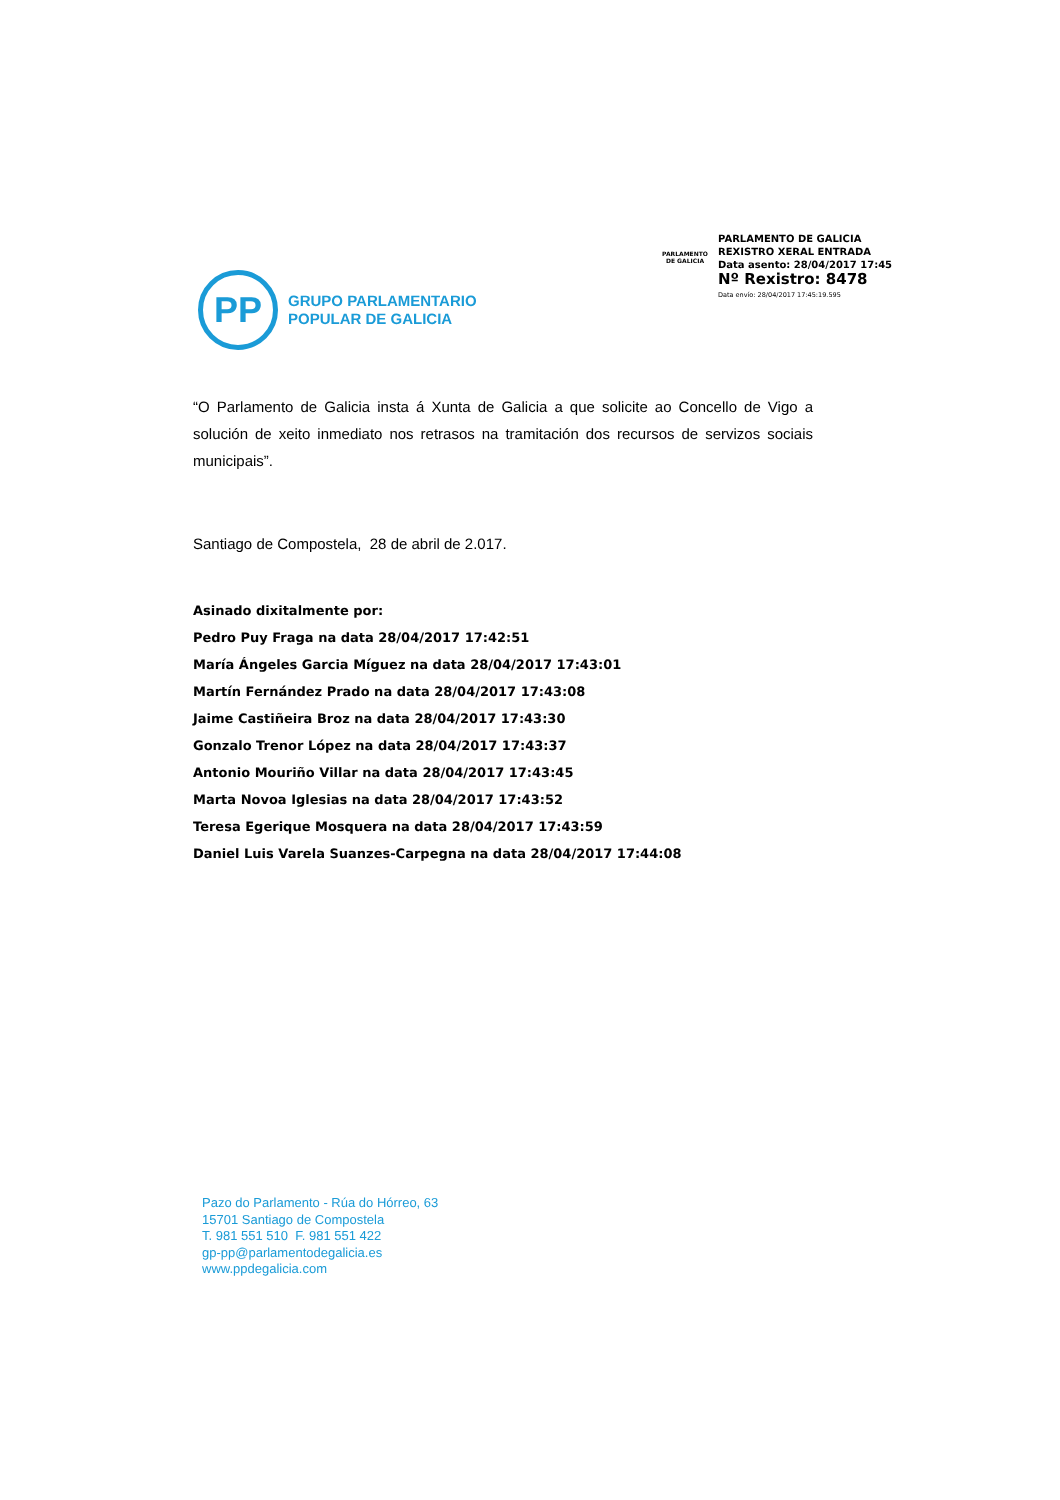PARLAMENTO DE GALICIA
PARLAMENTO DE GALICIA
REXISTRO XERAL ENTRADA
Data asento: 28/04/2017 17:45
Nº Rexistro: 8478
Data envío: 28/04/2017 17:45:19.595
PP
GRUPO PARLAMENTARIO
POPULAR DE GALICIA
“O Parlamento de Galicia insta á Xunta de Galicia a que solicite ao Concello de Vigo a solución de xeito inmediato nos retrasos na tramitación dos recursos de servizos sociais municipais”.
Santiago de Compostela, 28 de abril de 2.017.
Asinado dixitalmente por:
Pedro Puy Fraga na data 28/04/2017 17:42:51
María Ángeles Garcia Míguez na data 28/04/2017 17:43:01
Martín Fernández Prado na data 28/04/2017 17:43:08
Jaime Castiñeira Broz na data 28/04/2017 17:43:30
Gonzalo Trenor López na data 28/04/2017 17:43:37
Antonio Mouriño Villar na data 28/04/2017 17:43:45
Marta Novoa Iglesias na data 28/04/2017 17:43:52
Teresa Egerique Mosquera na data 28/04/2017 17:43:59
Daniel Luis Varela Suanzes-Carpegna na data 28/04/2017 17:44:08
Pazo do Parlamento - Rúa do Hórreo, 63
15701 Santiago de Compostela
T. 981 551 510 F. 981 551 422
gp-pp@parlamentodegalicia.es
www.ppdegalicia.com